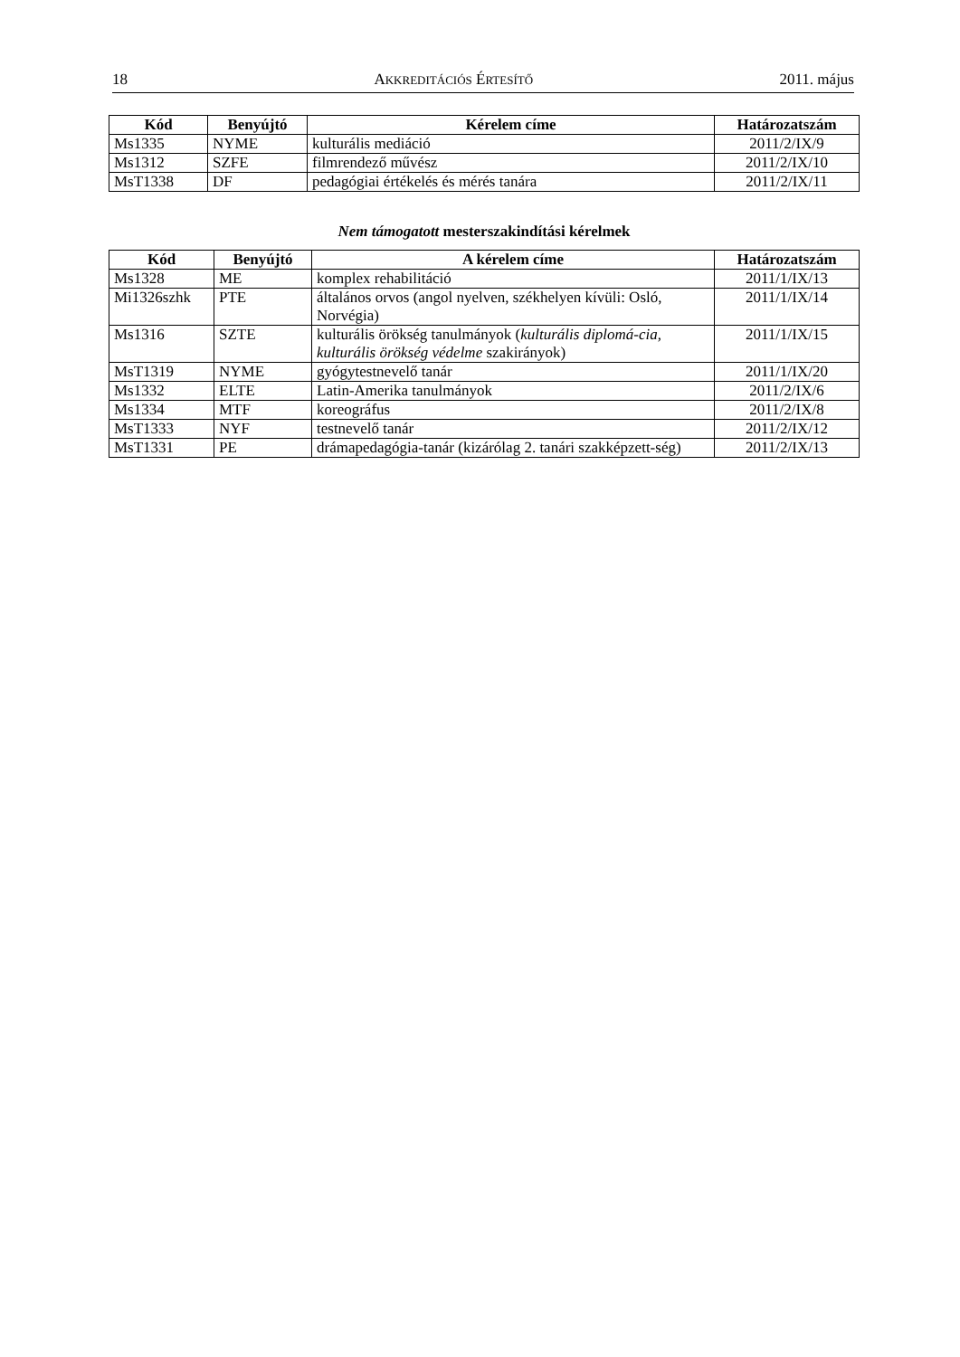18 AKKREDITÁCIÓS ÉRTESÍTŐ 2011. május
| Kód | Benyújtó | Kérelem címe | Határozatszám |
| --- | --- | --- | --- |
| Ms1335 | NYME | kulturális mediáció | 2011/2/IX/9 |
| Ms1312 | SZFE | filmrendező művész | 2011/2/IX/10 |
| MsT1338 | DF | pedagógiai értékelés és mérés tanára | 2011/2/IX/11 |
Nem támogatott mesterszakindítási kérelmek
| Kód | Benyújtó | A kérelem címe | Határozatszám |
| --- | --- | --- | --- |
| Ms1328 | ME | komplex rehabilitáció | 2011/1/IX/13 |
| Mi1326szhk | PTE | általános orvos (angol nyelven, székhelyen kívüli: Osló, Norvégia) | 2011/1/IX/14 |
| Ms1316 | SZTE | kulturális örökség tanulmányok ( kulturális diplomá-cia, kulturális örökség védelme szakirányok) | 2011/1/IX/15 |
| MsT1319 | NYME | gyógytestnevelő tanár | 2011/1/IX/20 |
| Ms1332 | ELTE | Latin-Amerika tanulmányok | 2011/2/IX/6 |
| Ms1334 | MTF | koreográfus | 2011/2/IX/8 |
| MsT1333 | NYF | testnevelő tanár | 2011/2/IX/12 |
| MsT1331 | PE | drámapedagógia-tanár (kizárólag 2. tanári szakképzett-ség) | 2011/2/IX/13 |